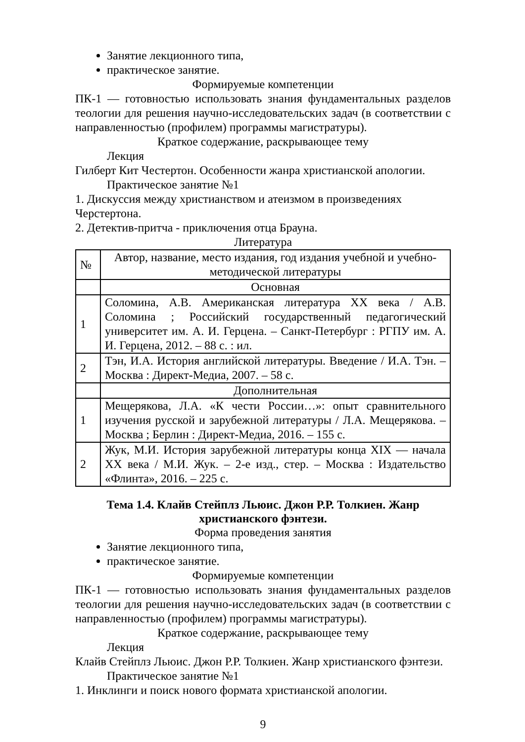Занятие лекционного типа,
практическое занятие.
Формируемые компетенции
ПК-1 — готовностью использовать знания фундаментальных разделов теологии для решения научно-исследовательских задач (в соответствии с направленностью (профилем) программы магистратуры).
Краткое содержание, раскрывающее тему
Лекция
Гилберт Кит Честертон. Особенности жанра христианской апологии.
Практическое занятие №1
1. Дискуссия между христианством и атеизмом в произведениях Черстертона.
2. Детектив-притча - приключения отца Брауна.
Литература
| № | Автор, название, место издания, год издания учебной и учебно-методической литературы |
| | Основная |
| 1 | Соломина, А.В. Американская литература ХХ века / А.В. Соломина ; Российский государственный педагогический университет им. А. И. Герцена. – Санкт-Петербург : РГПУ им. А. И. Герцена, 2012. – 88 с. : ил. |
| 2 | Тэн, И.А. История английской литературы. Введение / И.А. Тэн. – Москва : Директ-Медиа, 2007. – 58 с. |
| | Дополнительная |
| 1 | Мещерякова, Л.А. «К чести России…»: опыт сравнительного изучения русской и зарубежной литературы / Л.А. Мещерякова. – Москва ; Берлин : Директ-Медиа, 2016. – 155 с. |
| 2 | Жук, М.И. История зарубежной литературы конца XIX — начала XX века / М.И. Жук. – 2-е изд., стер. – Москва : Издательство «Флинта», 2016. – 225 с. |
Тема 1.4. Клайв Стейплз Льюис. Джон Р.Р. Толкиен. Жанр
христианского фэнтези.
Форма проведения занятия
Занятие лекционного типа,
практическое занятие.
Формируемые компетенции
ПК-1 — готовностью использовать знания фундаментальных разделов теологии для решения научно-исследовательских задач (в соответствии с направленностью (профилем) программы магистратуры).
Краткое содержание, раскрывающее тему
Лекция
Клайв Стейплз Льюис. Джон Р.Р. Толкиен. Жанр христианского фэнтези.
Практическое занятие №1
1. Инклинги и поиск нового формата христианской апологии.
9